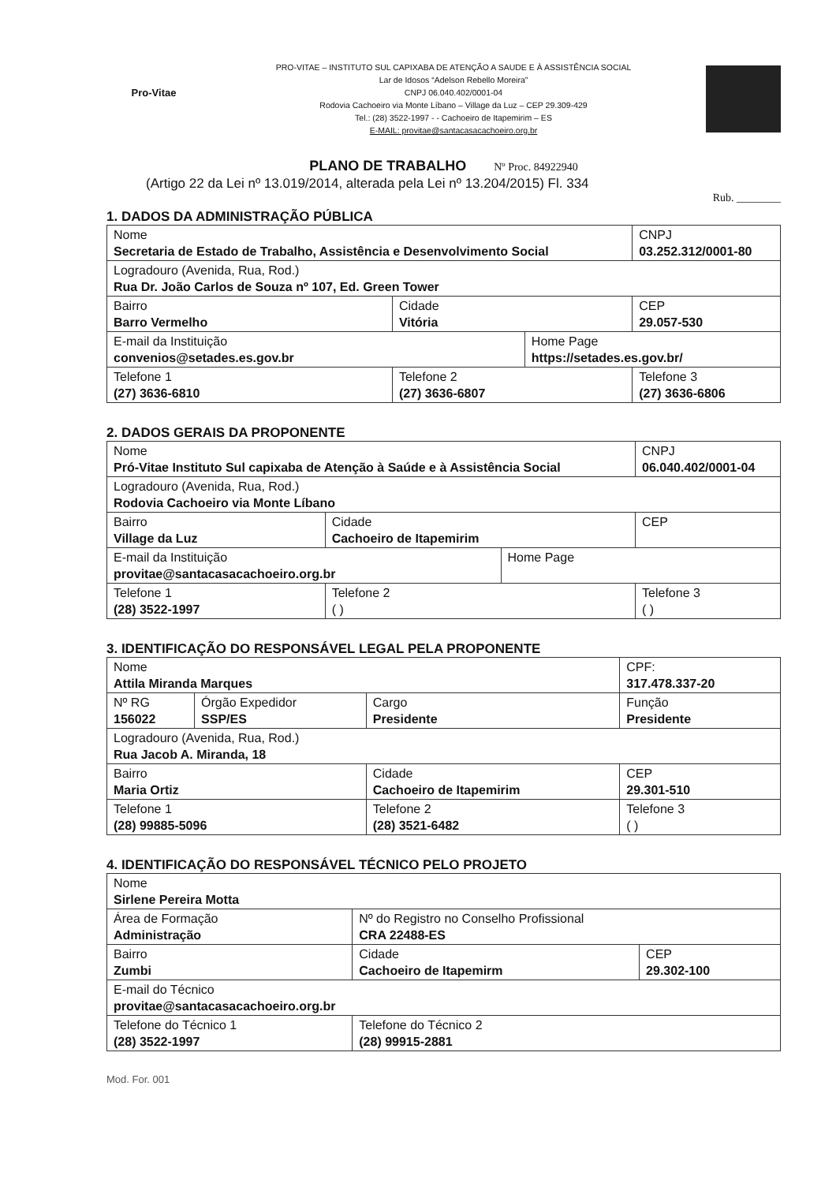Pro-Vitae
PRO-VITAE – INSTITUTO SUL CAPIXABA DE ATENÇÃO A SAUDE E À ASSISTÊNCIA SOCIAL
Lar de Idosos “Adelson Rebello Moreira”
CNPJ 06.040.402/0001-04
Rodovia Cachoeiro via Monte Líbano – Village da Luz – CEP 29.309-429
Tel.: (28) 3522-1997 - - Cachoeiro de Itapemirim – ES
E-MAIL: provitae@santacasacachoeiro.org.br
PLANO DE TRABALHO Nº Proc. 84922940
(Artigo 22 da Lei nº 13.019/2014, alterada pela Lei nº 13.204/2015) Fl. 334
Rub. ________
1. DADOS DA ADMINISTRAÇÃO PÚBLICA
| Nome Secretaria de Estado de Trabalho, Assistência e Desenvolvimento Social | | | CNPJ 03.252.312/0001-80 |
| Logradouro (Avenida, Rua, Rod.) Rua Dr. João Carlos de Souza nº 107, Ed. Green Tower | | | |
| Bairro Barro Vermelho | Cidade Vitória | | CEP 29.057-530 |
| E-mail da Instituição convenios@setades.es.gov.br | | Home Page https://setades.es.gov.br/ | |
| Telefone 1 (27) 3636-6810 | Telefone 2 (27) 3636-6807 | | Telefone 3 (27) 3636-6806 |
2. DADOS GERAIS DA PROPONENTE
| Nome Pró-Vitae Instituto Sul capixaba de Atenção à Saúde e à Assistência Social | | | CNPJ 06.040.402/0001-04 |
| Logradouro (Avenida, Rua, Rod.) Rodovia Cachoeiro via Monte Líbano | | | |
| Bairro Village da Luz | Cidade Cachoeiro de Itapemirim | | CEP |
| E-mail da Instituição provitae@santacasacachoeiro.org.br | | Home Page | |
| Telefone 1 (28) 3522-1997 | Telefone 2 ( ) | | Telefone 3 ( ) |
3. IDENTIFICAÇÃO DO RESPONSÁVEL LEGAL PELA PROPONENTE
| Nome Attila Miranda Marques | | | | CPF: 317.478.337-20 |
| Nº RG 156022 | Órgão Expedidor SSP/ES | Cargo Presidente | Função Presidente | |
| Logradouro (Avenida, Rua, Rod.) Rua Jacob A. Miranda, 18 | | | | |
| Bairro Maria Ortiz | | Cidade Cachoeiro de Itapemirim | | CEP 29.301-510 |
| Telefone 1 (28) 99885-5096 | | Telefone 2 (28) 3521-6482 | | Telefone 3 ( ) |
4. IDENTIFICAÇÃO DO RESPONSÁVEL TÉCNICO PELO PROJETO
| Nome Sirlene Pereira Motta | | |
| Área de Formação Administração | Nº do Registro no Conselho Profissional CRA 22488-ES | |
| Bairro Zumbi | Cidade Cachoeiro de Itapemirm | CEP 29.302-100 |
| E-mail do Técnico provitae@santacasacachoeiro.org.br | | |
| Telefone do Técnico 1 (28) 3522-1997 | Telefone do Técnico 2 (28) 99915-2881 | |
Mod. For. 001